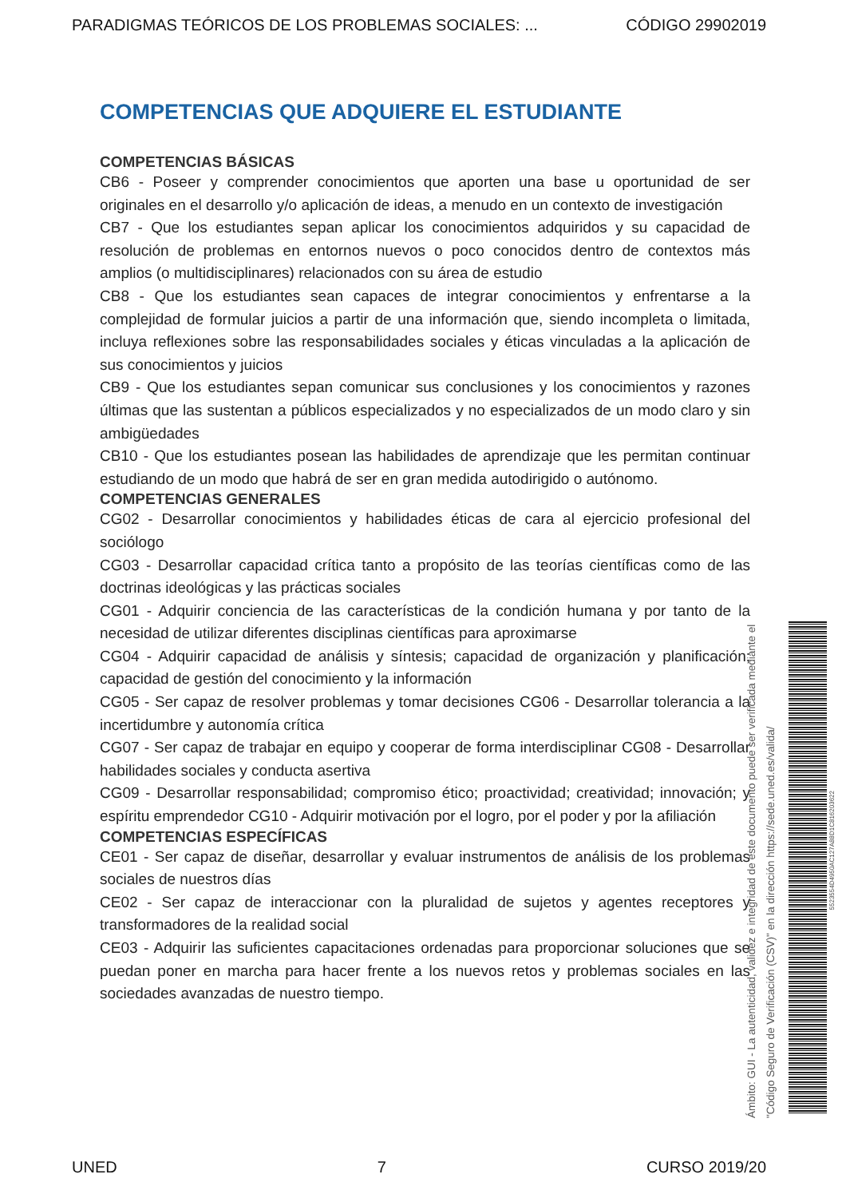PARADIGMAS TEÓRICOS DE LOS PROBLEMAS SOCIALES: ... CÓDIGO 29902019
COMPETENCIAS QUE ADQUIERE EL ESTUDIANTE
COMPETENCIAS BÁSICAS
CB6 - Poseer y comprender conocimientos que aporten una base u oportunidad de ser originales en el desarrollo y/o aplicación de ideas, a menudo en un contexto de investigación
CB7 - Que los estudiantes sepan aplicar los conocimientos adquiridos y su capacidad de resolución de problemas en entornos nuevos o poco conocidos dentro de contextos más amplios (o multidisciplinares) relacionados con su área de estudio
CB8 - Que los estudiantes sean capaces de integrar conocimientos y enfrentarse a la complejidad de formular juicios a partir de una información que, siendo incompleta o limitada, incluya reflexiones sobre las responsabilidades sociales y éticas vinculadas a la aplicación de sus conocimientos y juicios
CB9 - Que los estudiantes sepan comunicar sus conclusiones y los conocimientos y razones últimas que las sustentan a públicos especializados y no especializados de un modo claro y sin ambigüedades
CB10 - Que los estudiantes posean las habilidades de aprendizaje que les permitan continuar estudiando de un modo que habrá de ser en gran medida autodirigido o autónomo.
COMPETENCIAS GENERALES
CG02 - Desarrollar conocimientos y habilidades éticas de cara al ejercicio profesional del sociólogo
CG03 - Desarrollar capacidad crítica tanto a propósito de las teorías científicas como de las doctrinas ideológicas y las prácticas sociales
CG01 - Adquirir conciencia de las características de la condición humana y por tanto de la necesidad de utilizar diferentes disciplinas científicas para aproximarse
CG04 - Adquirir capacidad de análisis y síntesis; capacidad de organización y planificación; capacidad de gestión del conocimiento y la información
CG05 - Ser capaz de resolver problemas y tomar decisiones CG06 - Desarrollar tolerancia a la incertidumbre y autonomía crítica
CG07 - Ser capaz de trabajar en equipo y cooperar de forma interdisciplinar CG08 - Desarrollar habilidades sociales y conducta asertiva
CG09 - Desarrollar responsabilidad; compromiso ético; proactividad; creatividad; innovación; y espíritu emprendedor CG10 - Adquirir motivación por el logro, por el poder y por la afiliación
COMPETENCIAS ESPECÍFICAS
CE01 - Ser capaz de diseñar, desarrollar y evaluar instrumentos de análisis de los problemas sociales de nuestros días
CE02 - Ser capaz de interaccionar con la pluralidad de sujetos y agentes receptores y transformadores de la realidad social
CE03 - Adquirir las suficientes capacitaciones ordenadas para proporcionar soluciones que se puedan poner en marcha para hacer frente a los nuevos retos y problemas sociales en las sociedades avanzadas de nuestro tiempo.
Ámbito: GUI - La autenticidad, validez e integridad de este documento puede ser verificada mediante el "Código Seguro de Verificación (CSV)" en la dirección https://sede.uned.es/valida/
5523554D4950AC127A88D1C816203622
UNED 7 CURSO 2019/20